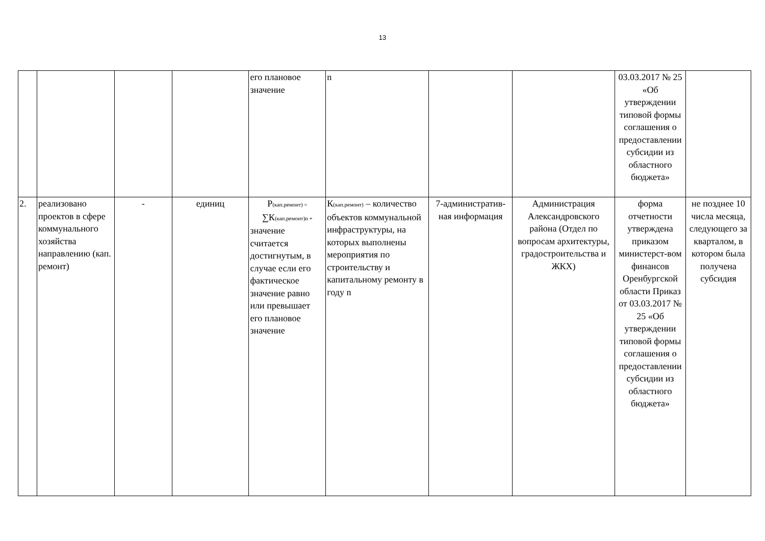13
| | | | | его плановое значение | n | | | 03.03.2017 № 25 «Об утверждении типовой формы соглашения о предоставлении субсидии из областного бюджета» | |
| 2. | реализовано проектов в сфере коммунального хозяйства направлению (кап. ремонт) | - | единиц | Р<sub>(кап.ремонт) =</sub> ∑К<sub>(кап.ремонт)n +</sub> значение считается достигнутым, в случае если его фактическое значение равно или превышает его плановое значение | К<sub>(кап.ремонт)</sub> – количество объектов коммунальной инфраструктуры, на которых выполнены мероприятия по строительству и капитальному ремонту в году n | 7-административ-ная информация | Администрация Александровского района (Отдел по вопросам архитектуры, градостроительства и ЖКХ) | форма отчетности утверждена приказом министерст-вом финансов Оренбургской области Приказ от 03.03.2017 № 25 «Об утверждении типовой формы соглашения о предоставлении субсидии из областного бюджета» | не позднее 10 числа месяца, следующего за кварталом, в котором была получена субсидия |